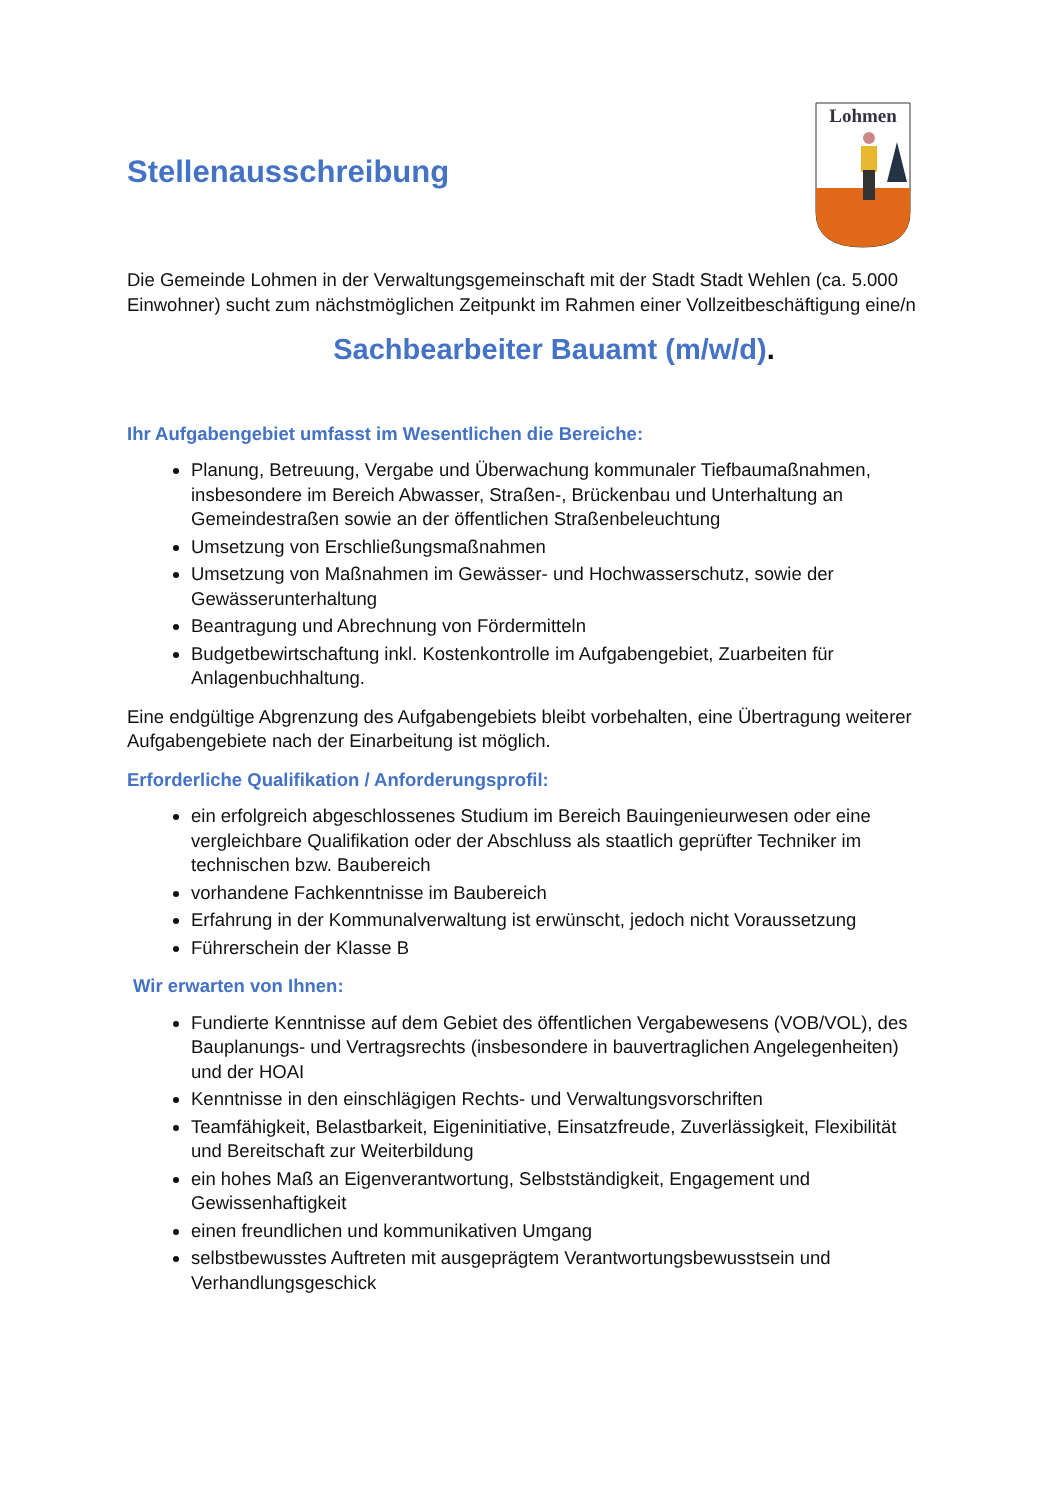Stellenausschreibung
Lohmen
Die Gemeinde Lohmen in der Verwaltungsgemeinschaft mit der Stadt Stadt Wehlen (ca. 5.000 Einwohner) sucht zum nächstmöglichen Zeitpunkt im Rahmen einer Vollzeitbeschäftigung eine/n
Sachbearbeiter Bauamt (m/w/d).
Ihr Aufgabengebiet umfasst im Wesentlichen die Bereiche:
Planung, Betreuung, Vergabe und Überwachung kommunaler Tiefbaumaßnahmen, insbesondere im Bereich Abwasser, Straßen-, Brückenbau und Unterhaltung an Gemeindestraßen sowie an der öffentlichen Straßenbeleuchtung
Umsetzung von Erschließungsmaßnahmen
Umsetzung von Maßnahmen im Gewässer- und Hochwasserschutz, sowie der Gewässerunterhaltung
Beantragung und Abrechnung von Fördermitteln
Budgetbewirtschaftung inkl. Kostenkontrolle im Aufgabengebiet, Zuarbeiten für Anlagenbuchhaltung.
Eine endgültige Abgrenzung des Aufgabengebiets bleibt vorbehalten, eine Übertragung weiterer Aufgabengebiete nach der Einarbeitung ist möglich.
Erforderliche Qualifikation / Anforderungsprofil:
ein erfolgreich abgeschlossenes Studium im Bereich Bauingenieurwesen oder eine vergleichbare Qualifikation oder der Abschluss als staatlich geprüfter Techniker im technischen bzw. Baubereich
vorhandene Fachkenntnisse im Baubereich
Erfahrung in der Kommunalverwaltung ist erwünscht, jedoch nicht Voraussetzung
Führerschein der Klasse B
Wir erwarten von Ihnen:
Fundierte Kenntnisse auf dem Gebiet des öffentlichen Vergabewesens (VOB/VOL), des Bauplanungs- und Vertragsrechts (insbesondere in bauvertraglichen Angelegenheiten) und der HOAI
Kenntnisse in den einschlägigen Rechts- und Verwaltungsvorschriften
Teamfähigkeit, Belastbarkeit, Eigeninitiative, Einsatzfreude, Zuverlässigkeit, Flexibilität und Bereitschaft zur Weiterbildung
ein hohes Maß an Eigenverantwortung, Selbstständigkeit, Engagement und Gewissenhaftigkeit
einen freundlichen und kommunikativen Umgang
selbstbewusstes Auftreten mit ausgeprägtem Verantwortungsbewusstsein und Verhandlungsgeschick